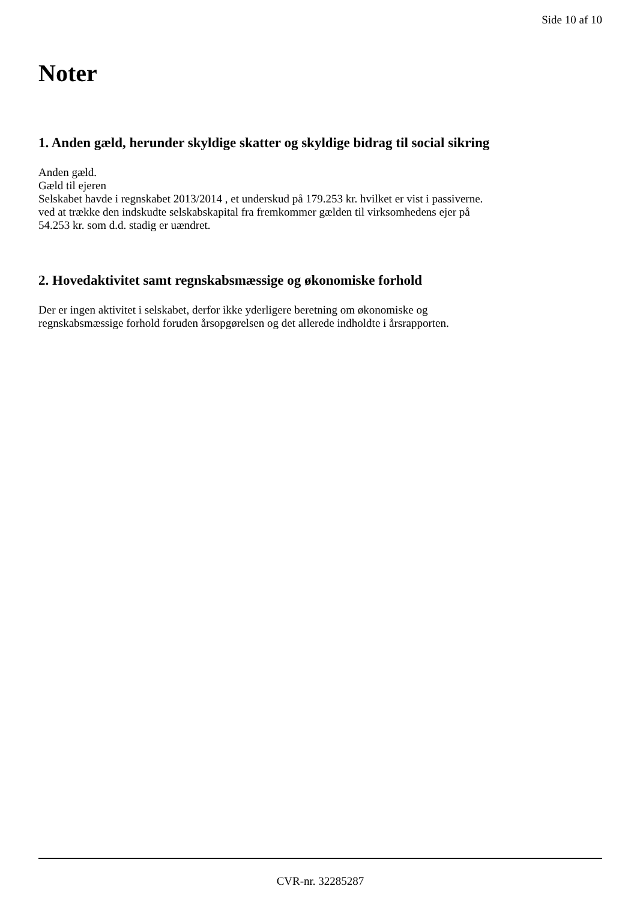Side 10 af 10
Noter
1. Anden gæld, herunder skyldige skatter og skyldige bidrag til social sikring
Anden gæld.
Gæld til ejeren
Selskabet havde i regnskabet 2013/2014 , et underskud på 179.253 kr. hvilket er vist i passiverne.
ved at trække den indskudte selskabskapital fra fremkommer gælden til virksomhedens ejer på
54.253 kr. som d.d. stadig er uændret.
2. Hovedaktivitet samt regnskabsmæssige og økonomiske forhold
Der er ingen aktivitet i selskabet, derfor ikke yderligere beretning om økonomiske og
regnskabsmæssige forhold foruden årsopgørelsen og det allerede indholdte i årsrapporten.
CVR-nr. 32285287